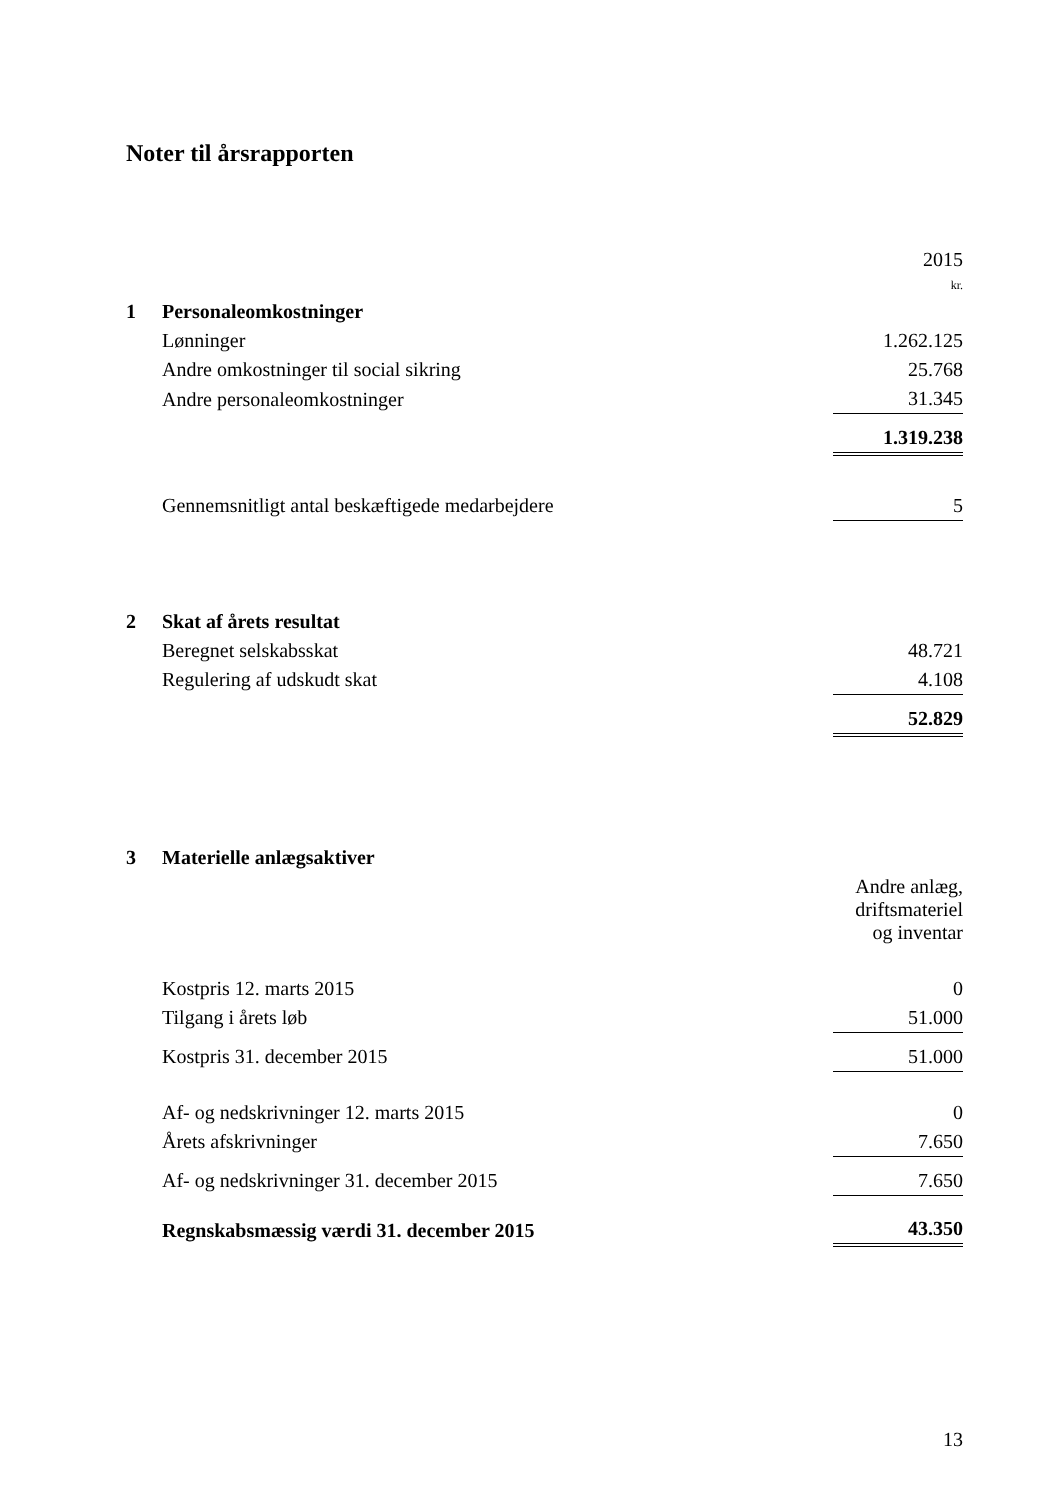Noter til årsrapporten
| | | 2015 kr. |
| 1 | Personaleomkostninger | |
| | Lønninger | 1.262.125 |
| | Andre omkostninger til social sikring | 25.768 |
| | Andre personaleomkostninger | 31.345 |
| | | 1.319.238 |
| | Gennemsnitligt antal beskæftigede medarbejdere | 5 |
| 2 | Skat af årets resultat | |
| | Beregnet selskabsskat | 48.721 |
| | Regulering af udskudt skat | 4.108 |
| | | 52.829 |
| 3 | Materielle anlægsaktiver | |
| | | Andre anlæg, driftsmateriel og inventar |
| | Kostpris 12. marts 2015 | 0 |
| | Tilgang i årets løb | 51.000 |
| | Kostpris 31. december 2015 | 51.000 |
| | Af- og nedskrivninger 12. marts 2015 | 0 |
| | Årets afskrivninger | 7.650 |
| | Af- og nedskrivninger 31. december 2015 | 7.650 |
| | Regnskabsmæssig værdi 31. december 2015 | 43.350 |
13